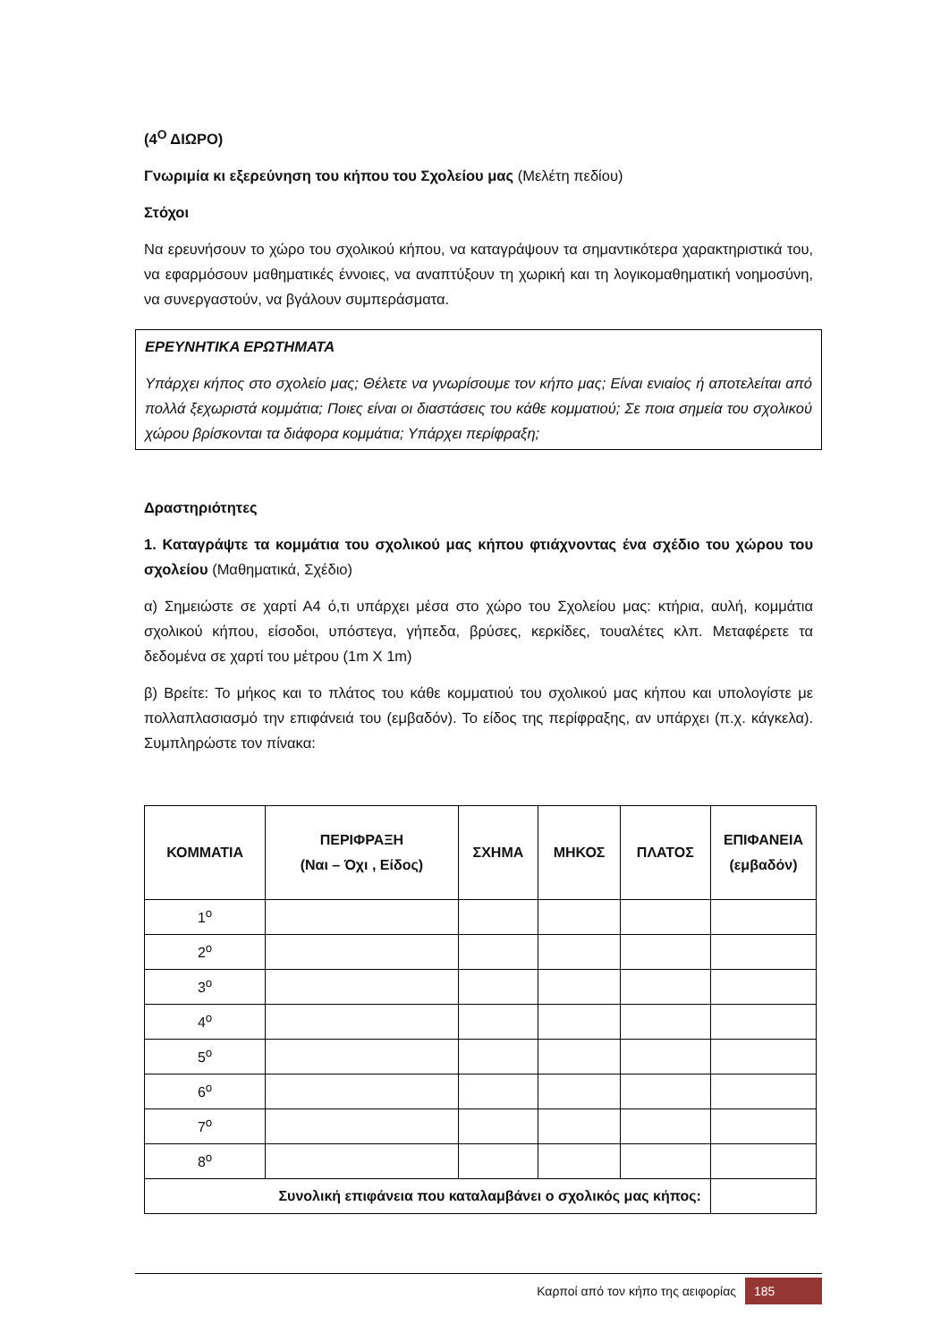(4<sup>Ο</sup> ΔΙΩΡΟ)
Γνωριμία κι εξερεύνηση του κήπου του Σχολείου μας (Μελέτη πεδίου)
Στόχοι
Να ερευνήσουν το χώρο του σχολικού κήπου, να καταγράψουν τα σημαντικότερα χαρακτηριστικά του, να εφαρμόσουν μαθηματικές έννοιες, να αναπτύξουν τη χωρική και τη λογικομαθηματική νοημοσύνη, να συνεργαστούν, να βγάλουν συμπεράσματα.
ΕΡΕΥΝΗΤΙΚΑ ΕΡΩΤΗΜΑΤΑ
Υπάρχει κήπος στο σχολείο μας; Θέλετε να γνωρίσουμε τον κήπο μας; Είναι ενιαίος ή αποτελείται από πολλά ξεχωριστά κομμάτια; Ποιες είναι οι διαστάσεις του κάθε κομματιού; Σε ποια σημεία του σχολικού χώρου βρίσκονται τα διάφορα κομμάτια; Υπάρχει περίφραξη;
Δραστηριότητες
1. Καταγράψτε τα κομμάτια του σχολικού μας κήπου φτιάχνοντας ένα σχέδιο του χώρου του σχολείου (Μαθηματικά, Σχέδιο)
α) Σημειώστε σε χαρτί Α4 ό,τι υπάρχει μέσα στο χώρο του Σχολείου μας: κτήρια, αυλή, κομμάτια σχολικού κήπου, είσοδοι, υπόστεγα, γήπεδα, βρύσες, κερκίδες, τουαλέτες κλπ. Μεταφέρετε τα δεδομένα σε χαρτί του μέτρου (1m X 1m)
β) Βρείτε: Το μήκος και το πλάτος του κάθε κομματιού του σχολικού μας κήπου και υπολογίστε με πολλαπλασιασμό την επιφάνειά του (εμβαδόν). Το είδος της περίφραξης, αν υπάρχει (π.χ. κάγκελα). Συμπληρώστε τον πίνακα:
| ΚΟΜΜΑΤΙΑ | ΠΕΡΙΦΡΑΞΗ (Ναι – Όχι , Είδος) | ΣΧΗΜΑ | ΜΗΚΟΣ | ΠΛΑΤΟΣ | ΕΠΙΦΑΝΕΙΑ (εμβαδόν) |
| --- | --- | --- | --- | --- | --- |
| 1<sup>ο</sup> | | | | | |
| 2<sup>ο</sup> | | | | | |
| 3<sup>ο</sup> | | | | | |
| 4<sup>ο</sup> | | | | | |
| 5<sup>ο</sup> | | | | | |
| 6<sup>ο</sup> | | | | | |
| 7<sup>ο</sup> | | | | | |
| 8<sup>ο</sup> | | | | | |
| Συνολική επιφάνεια που καταλαμβάνει ο σχολικός μας κήπος: | | | | | |
Καρποί από τον κήπο της αειφορίας 185